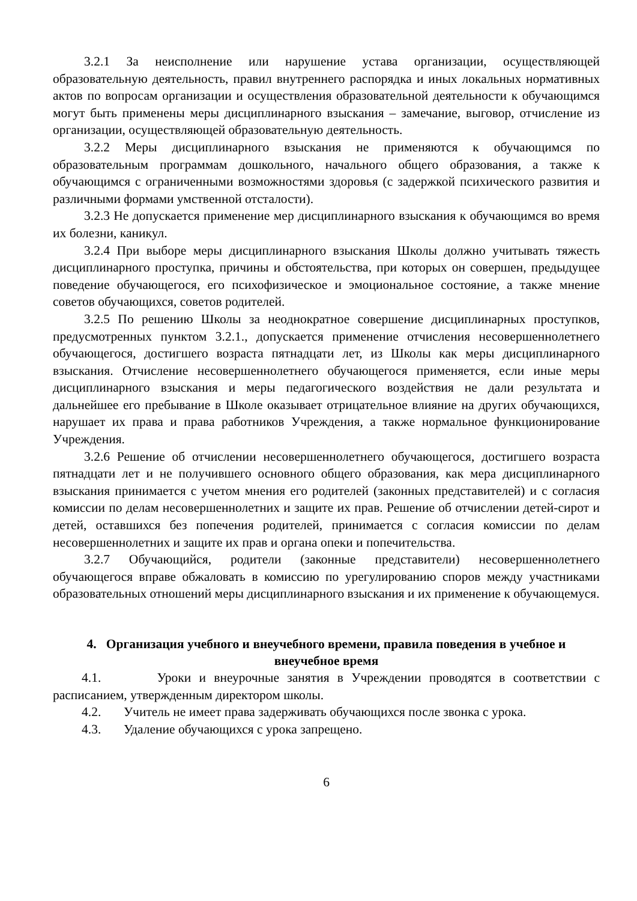3.2.1 За неисполнение или нарушение устава организации, осуществляющей образовательную деятельность, правил внутреннего распорядка и иных локальных нормативных актов по вопросам организации и осуществления образовательной деятельности к обучающимся могут быть применены меры дисциплинарного взыскания – замечание, выговор, отчисление из организации, осуществляющей образовательную деятельность.
3.2.2 Меры дисциплинарного взыскания не применяются к обучающимся по образовательным программам дошкольного, начального общего образования, а также к обучающимся с ограниченными возможностями здоровья (с задержкой психического развития и различными формами умственной отсталости).
3.2.3 Не допускается применение мер дисциплинарного взыскания к обучающимся во время их болезни, каникул.
3.2.4 При выборе меры дисциплинарного взыскания Школы должно учитывать тяжесть дисциплинарного проступка, причины и обстоятельства, при которых он совершен, предыдущее поведение обучающегося, его психофизическое и эмоциональное состояние, а также мнение советов обучающихся, советов родителей.
3.2.5 По решению Школы за неоднократное совершение дисциплинарных проступков, предусмотренных пунктом 3.2.1., допускается применение отчисления несовершеннолетнего обучающегося, достигшего возраста пятнадцати лет, из Школы как меры дисциплинарного взыскания. Отчисление несовершеннолетнего обучающегося применяется, если иные меры дисциплинарного взыскания и меры педагогического воздействия не дали результата и дальнейшее его пребывание в Школе оказывает отрицательное влияние на других обучающихся, нарушает их права и права работников Учреждения, а также нормальное функционирование Учреждения.
3.2.6 Решение об отчислении несовершеннолетнего обучающегося, достигшего возраста пятнадцати лет и не получившего основного общего образования, как мера дисциплинарного взыскания принимается с учетом мнения его родителей (законных представителей) и с согласия комиссии по делам несовершеннолетних и защите их прав. Решение об отчислении детей-сирот и детей, оставшихся без попечения родителей, принимается с согласия комиссии по делам несовершеннолетних и защите их прав и органа опеки и попечительства.
3.2.7 Обучающийся, родители (законные представители) несовершеннолетнего обучающегося вправе обжаловать в комиссию по урегулированию споров между участниками образовательных отношений меры дисциплинарного взыскания и их применение к обучающемуся.
4. Организация учебного и внеучебного времени, правила поведения в учебное и внеучебное время
4.1. Уроки и внеурочные занятия в Учреждении проводятся в соответствии с расписанием, утвержденным директором школы.
4.2. Учитель не имеет права задерживать обучающихся после звонка с урока.
4.3. Удаление обучающихся с урока запрещено.
6